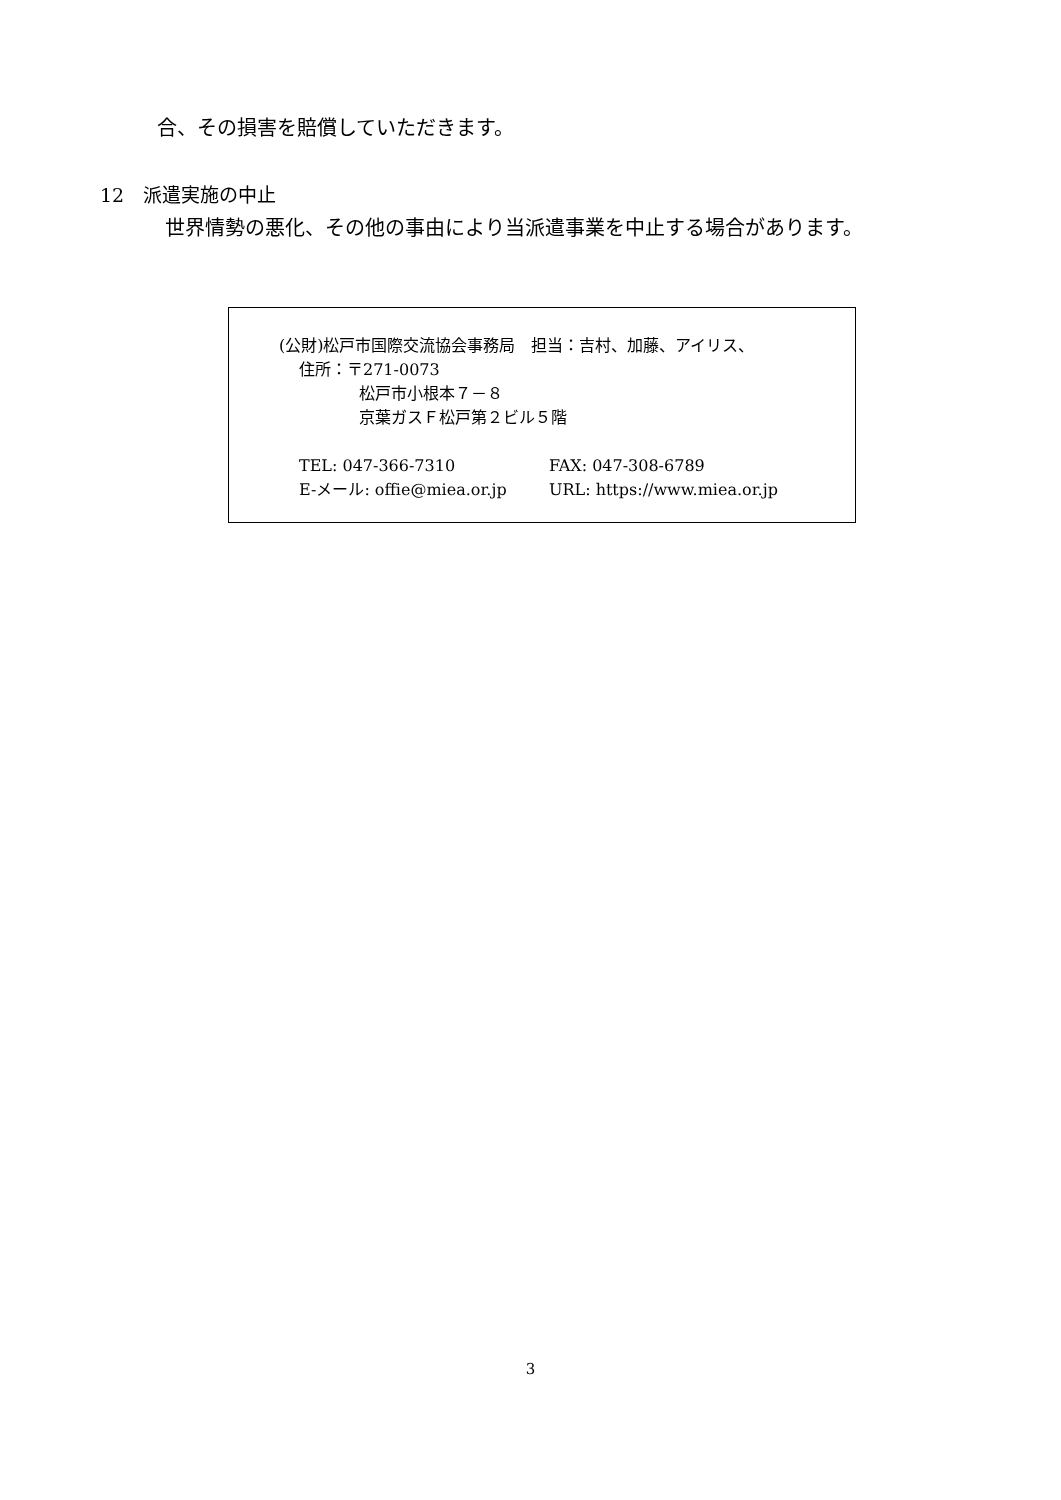合、その損害を賠償していただきます。
12　派遣実施の中止
世界情勢の悪化、その他の事由により当派遣事業を中止する場合があります。
(公財)松戸市国際交流協会事務局　担当：吉村、加藤、アイリス、
住所：〒271-0073
松戸市小根本７－８
京葉ガスＦ松戸第２ビル５階
TEL: 047-366-7310 FAX: 047-308-6789
E-メール: offie@miea.or.jp URL: https://www.miea.or.jp
3